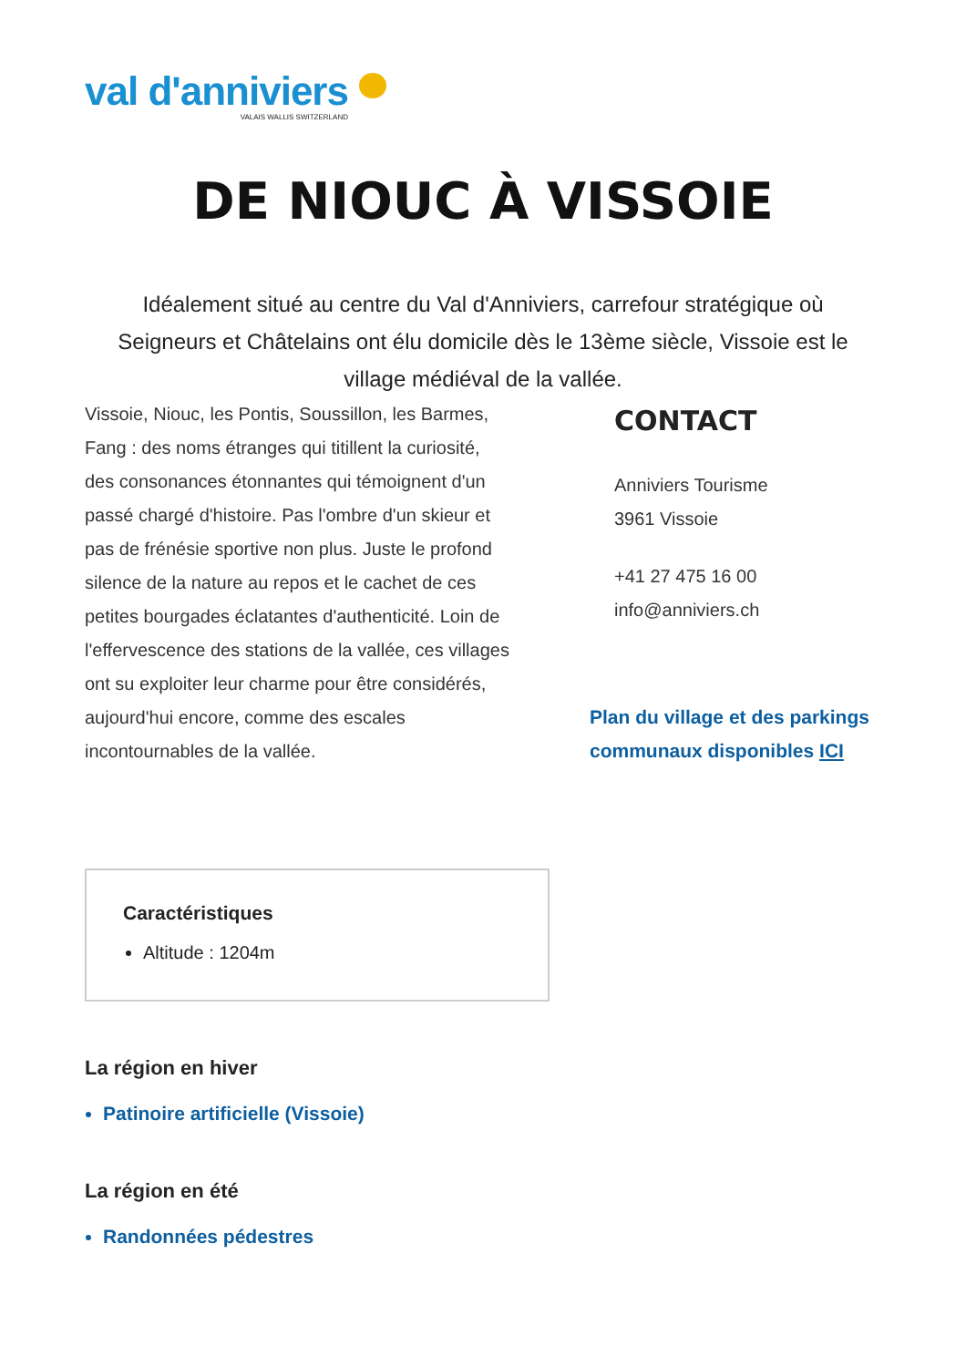val d'anniviers
VALAIS WALLIS SWITZERLAND
DE NIOUC À VISSOIE
Idéalement situé au centre du Val d'Anniviers, carrefour stratégique où Seigneurs et Châtelains ont élu domicile dès le 13ème siècle, Vissoie est le village médiéval de la vallée.
Vissoie, Niouc, les Pontis, Soussillon, les Barmes, Fang : des noms étranges qui titillent la curiosité, des consonances étonnantes qui témoignent d'un passé chargé d'histoire. Pas l'ombre d'un skieur et pas de frénésie sportive non plus. Juste le profond silence de la nature au repos et le cachet de ces petites bourgades éclatantes d'authenticité. Loin de l'effervescence des stations de la vallée, ces villages ont su exploiter leur charme pour être considérés, aujourd'hui encore, comme des escales incontournables de la vallée.
CONTACT
Anniviers Tourisme
3961 Vissoie
+41 27 475 16 00
info@anniviers.ch
Plan du village et des parkings communaux disponibles ICI
Caractéristiques
Altitude : 1204m
La région en hiver
Patinoire artificielle (Vissoie)
La région en été
Randonnées pédestres